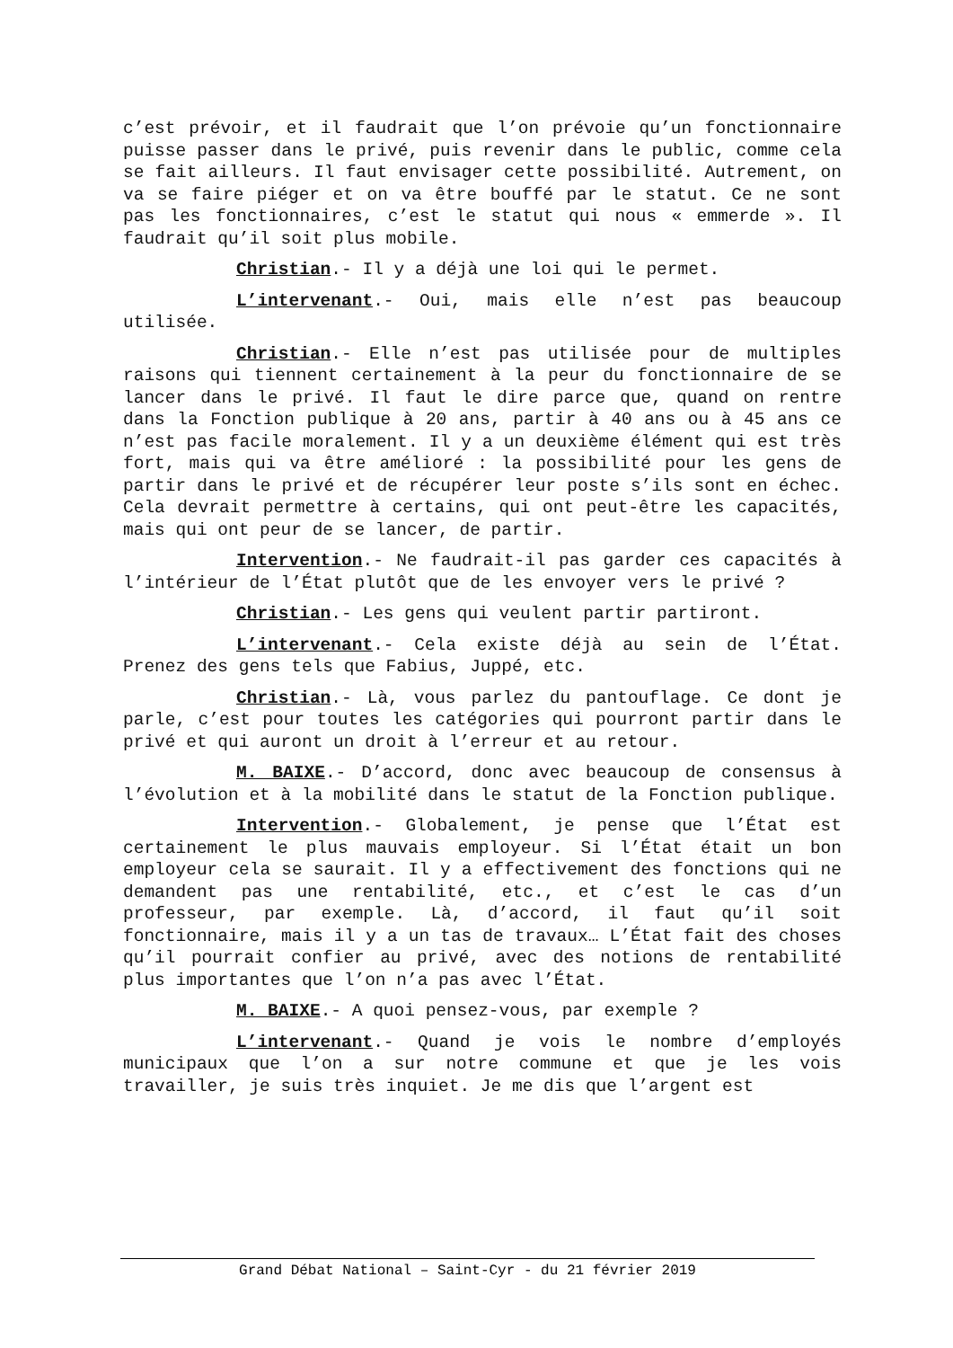c’est prévoir, et il faudrait que l’on prévoie qu’un fonctionnaire puisse passer dans le privé, puis revenir dans le public, comme cela se fait ailleurs. Il faut envisager cette possibilité. Autrement, on va se faire piéger et on va être bouffé par le statut. Ce ne sont pas les fonctionnaires, c’est le statut qui nous « emmerde ». Il faudrait qu’il soit plus mobile.
Christian.- Il y a déjà une loi qui le permet.
L’intervenant.- Oui, mais elle n’est pas beaucoup utilisée.
Christian.- Elle n’est pas utilisée pour de multiples raisons qui tiennent certainement à la peur du fonctionnaire de se lancer dans le privé. Il faut le dire parce que, quand on rentre dans la Fonction publique à 20 ans, partir à 40 ans ou à 45 ans ce n’est pas facile moralement. Il y a un deuxième élément qui est très fort, mais qui va être amélioré : la possibilité pour les gens de partir dans le privé et de récupérer leur poste s’ils sont en échec. Cela devrait permettre à certains, qui ont peut-être les capacités, mais qui ont peur de se lancer, de partir.
Intervention.- Ne faudrait-il pas garder ces capacités à l’intérieur de l’État plutôt que de les envoyer vers le privé ?
Christian.- Les gens qui veulent partir partiront.
L’intervenant.- Cela existe déjà au sein de l’État. Prenez des gens tels que Fabius, Juppé, etc.
Christian.- Là, vous parlez du pantouflage. Ce dont je parle, c’est pour toutes les catégories qui pourront partir dans le privé et qui auront un droit à l’erreur et au retour.
M. BAIXE.- D’accord, donc avec beaucoup de consensus à l’évolution et à la mobilité dans le statut de la Fonction publique.
Intervention.- Globalement, je pense que l’État est certainement le plus mauvais employeur. Si l’État était un bon employeur cela se saurait. Il y a effectivement des fonctions qui ne demandent pas une rentabilité, etc., et c’est le cas d’un professeur, par exemple. Là, d’accord, il faut qu’il soit fonctionnaire, mais il y a un tas de travaux… L’État fait des choses qu’il pourrait confier au privé, avec des notions de rentabilité plus importantes que l’on n’a pas avec l’État.
M. BAIXE.- A quoi pensez-vous, par exemple ?
L’intervenant.- Quand je vois le nombre d’employés municipaux que l’on a sur notre commune et que je les vois travailler, je suis très inquiet. Je me dis que l’argent est
Grand Débat National – Saint-Cyr - du 21 février 2019